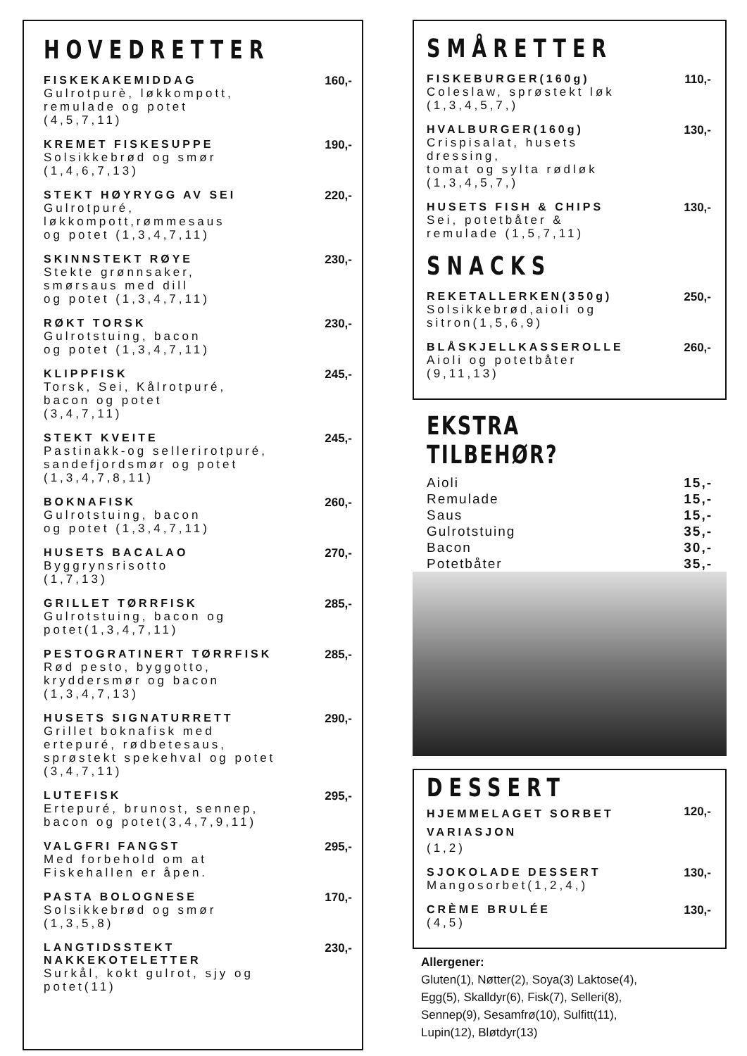HOVEDRETTER
FISKEKAKEMIDDAG
Gulrotpurè, løkkompott,
remulade og potet
(4,5,7,11)
160,-
KREMET FISKESUPPE
Solsikkebrød og smør
(1,4,6,7,13)
190,-
STEKT HØYRYGG AV SEI
Gulrotpuré,
løkkompott,rømmesaus
og potet (1,3,4,7,11)
220,-
SKINNSTEKT RØYE
Stekte grønnsaker,
smørsaus med dill
og potet (1,3,4,7,11)
230,-
RØKT TORSK
Gulrotstuing, bacon
og potet (1,3,4,7,11)
230,-
KLIPPFISK
Torsk, Sei, Kålrotpuré,
bacon og potet
(3,4,7,11)
245,-
STEKT KVEITE
Pastinakk-og sellerirotpuré,
sandefjordsmør og potet
(1,3,4,7,8,11)
245,-
BOKNAFISK
Gulrotstuing, bacon
og potet (1,3,4,7,11)
260,-
HUSETS BACALAO
Byggrynsrisotto
(1,7,13)
270,-
GRILLET TØRRFISK
Gulrotstuing, bacon og
potet(1,3,4,7,11)
285,-
PESTOGRATINERT TØRRFISK
Rød pesto, byggotto,
kryddersmør og bacon
(1,3,4,7,13)
285,-
HUSETS SIGNATURRETT
Grillet boknafisk med
ertepuré, rødbetesaus,
sprøstekt spekehval og potet
(3,4,7,11)
290,-
LUTEFISK
Ertepuré, brunost, sennep,
bacon og potet(3,4,7,9,11)
295,-
VALGFRI FANGST
Med forbehold om at
Fiskehallen er åpen.
295,-
PASTA BOLOGNESE
Solsikkebrød og smør
(1,3,5,8)
170,-
LANGTIDSSTEKT
NAKKEKOTELETTER
Surkål, kokt gulrot, sjy og
potet(11)
230,-
SMÅRETTER
FISKEBURGER(160g)
Coleslaw, sprøstekt løk
(1,3,4,5,7,)
110,-
HVALBURGER(160g)
Crispisalat, husets
dressing,
tomat og sylta rødløk
(1,3,4,5,7,)
130,-
HUSETS FISH & CHIPS
Sei, potetbåter &
remulade (1,5,7,11)
130,-
SNACKS
REKETALLERKEN(350g)
Solsikkebrød,aioli og
sitron(1,5,6,9)
250,-
BLÅSKJELLKASSEROLLE
Aioli og potetbåter
(9,11,13)
260,-
EKSTRA TILBEHØR?
Aioli 15,-
Remulade 15,-
Saus 15,-
Gulrotstuing 35,-
Bacon 30,-
Potetbåter 35,-
DESSERT
HJEMMELAGET SORBET
VARIASJON
(1,2)
120,-
SJOKOLADE DESSERT
Mangosorbet(1,2,4,)
130,-
CRÈME BRULÉE
(4,5)
130,-
Allergener:
Gluten(1), Nøtter(2), Soya(3) Laktose(4),
Egg(5), Skalldyr(6), Fisk(7), Selleri(8),
Sennep(9), Sesamfrø(10), Sulfitt(11),
Lupin(12), Bløtdyr(13)